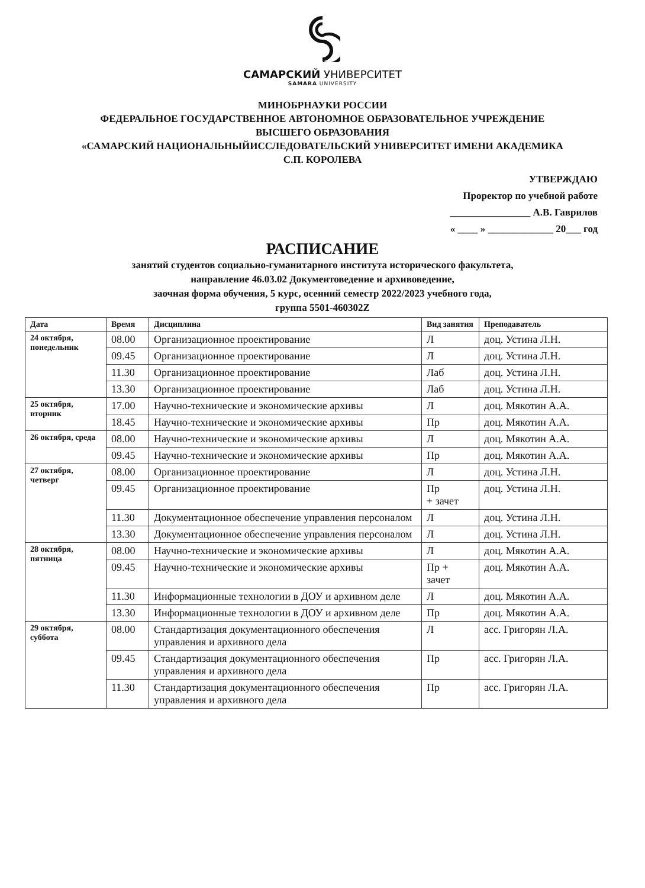САМАРСКИЙ УНИВЕРСИТЕТ
SAMARA UNIVERSITY
МИНОБРНАУКИ РОССИИ
ФЕДЕРАЛЬНОЕ ГОСУДАРСТВЕННОЕ АВТОНОМНОЕ ОБРАЗОВАТЕЛЬНОЕ УЧРЕЖДЕНИЕ
ВЫСШЕГО ОБРАЗОВАНИЯ
«САМАРСКИЙ НАЦИОНАЛЬНЫЙИССЛЕДОВАТЕЛЬСКИЙ УНИВЕРСИТЕТ ИМЕНИ АКАДЕМИКА
С.П. КОРОЛЕВА
УТВЕРЖДАЮ
Проректор по учебной работе
________________ А.В. Гаврилов
« ____ » _____________ 20___ год
РАСПИСАНИЕ
занятий студентов социально-гуманитарного института исторического факультета,
направление 46.03.02 Документоведение и архивоведение,
заочная форма обучения, 5 курс, осенний семестр 2022/2023 учебного года,
группа 5501-460302Z
| Дата | Время | Дисциплина | Вид занятия | Преподаватель |
| --- | --- | --- | --- | --- |
| 24 октября, понедельник | 08.00 | Организационное проектирование | Л | доц. Устина Л.Н. |
| | 09.45 | Организационное проектирование | Л | доц. Устина Л.Н. |
| | 11.30 | Организационное проектирование | Лаб | доц. Устина Л.Н. |
| | 13.30 | Организационное проектирование | Лаб | доц. Устина Л.Н. |
| 25 октября, вторник | 17.00 | Научно-технические и экономические архивы | Л | доц. Мякотин А.А. |
| | 18.45 | Научно-технические и экономические архивы | Пр | доц. Мякотин А.А. |
| 26 октября, среда | 08.00 | Научно-технические и экономические архивы | Л | доц. Мякотин А.А. |
| | 09.45 | Научно-технические и экономические архивы | Пр | доц. Мякотин А.А. |
| 27 октября, четверг | 08.00 | Организационное проектирование | Л | доц. Устина Л.Н. |
| | 09.45 | Организационное проектирование | Пр + зачет | доц. Устина Л.Н. |
| | 11.30 | Документационное обеспечение управления персоналом | Л | доц. Устина Л.Н. |
| | 13.30 | Документационное обеспечение управления персоналом | Л | доц. Устина Л.Н. |
| 28 октября, пятница | 08.00 | Научно-технические и экономические архивы | Л | доц. Мякотин А.А. |
| | 09.45 | Научно-технические и экономические архивы | Пр + зачет | доц. Мякотин А.А. |
| | 11.30 | Информационные технологии в ДОУ и архивном деле | Л | доц. Мякотин А.А. |
| | 13.30 | Информационные технологии в ДОУ и архивном деле | Пр | доц. Мякотин А.А. |
| 29 октября, суббота | 08.00 | Стандартизация документационного обеспечения управления и архивного дела | Л | асс. Григорян Л.А. |
| | 09.45 | Стандартизация документационного обеспечения управления и архивного дела | Пр | асс. Григорян Л.А. |
| | 11.30 | Стандартизация документационного обеспечения управления и архивного дела | Пр | асс. Григорян Л.А. |